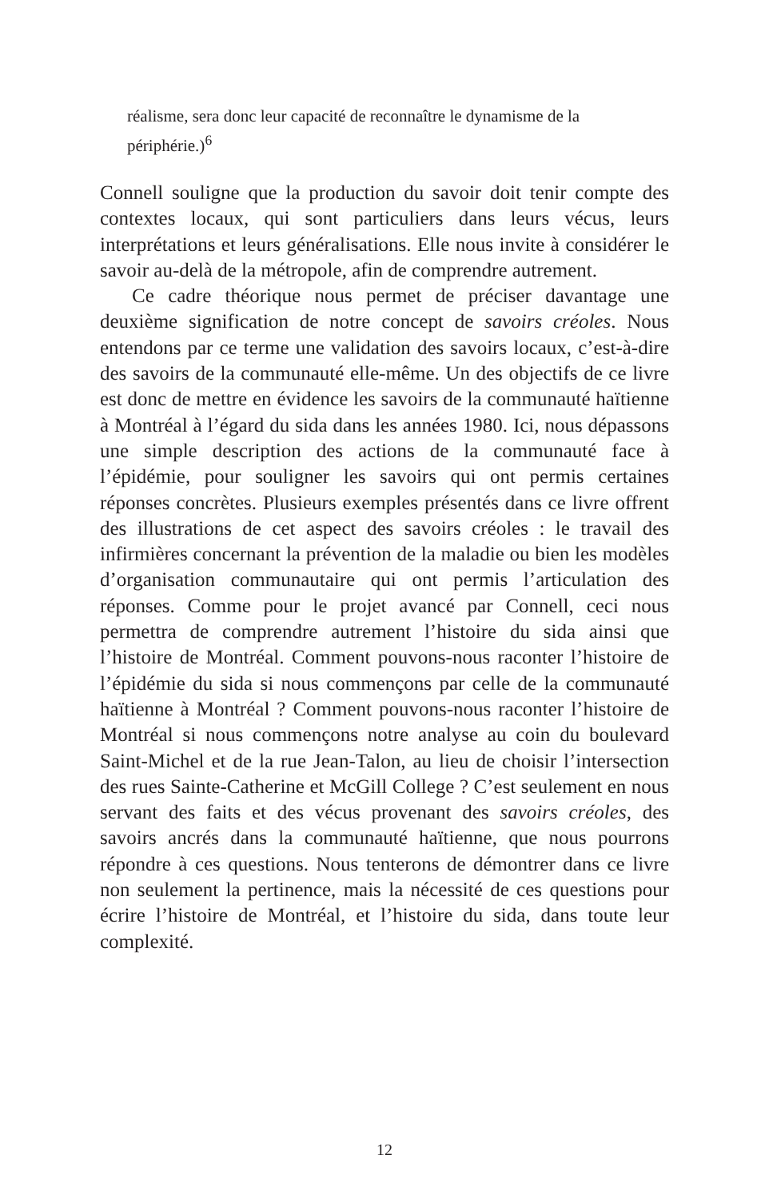réalisme, sera donc leur capacité de reconnaître le dynamisme de la périphérie.)<sup>6</sup>
Connell souligne que la production du savoir doit tenir compte des contextes locaux, qui sont particuliers dans leurs vécus, leurs interprétations et leurs généralisations. Elle nous invite à considérer le savoir au-delà de la métropole, afin de comprendre autrement.
Ce cadre théorique nous permet de préciser davantage une deuxième signification de notre concept de savoirs créoles. Nous entendons par ce terme une validation des savoirs locaux, c’est-à-dire des savoirs de la communauté elle-même. Un des objectifs de ce livre est donc de mettre en évidence les savoirs de la communauté haïtienne à Montréal à l’égard du sida dans les années 1980. Ici, nous dépassons une simple description des actions de la communauté face à l’épidémie, pour souligner les savoirs qui ont permis certaines réponses concrètes. Plusieurs exemples présentés dans ce livre offrent des illustrations de cet aspect des savoirs créoles : le travail des infirmières concernant la prévention de la maladie ou bien les modèles d’organisation communautaire qui ont permis l’articulation des réponses. Comme pour le projet avancé par Connell, ceci nous permettra de comprendre autrement l’histoire du sida ainsi que l’histoire de Montréal. Comment pouvons-nous raconter l’histoire de l’épidémie du sida si nous commençons par celle de la communauté haïtienne à Montréal ? Comment pouvons-nous raconter l’histoire de Montréal si nous commençons notre analyse au coin du boulevard Saint-Michel et de la rue Jean-Talon, au lieu de choisir l’intersection des rues Sainte-Catherine et McGill College ? C’est seulement en nous servant des faits et des vécus provenant des savoirs créoles, des savoirs ancrés dans la communauté haïtienne, que nous pourrons répondre à ces questions. Nous tenterons de démontrer dans ce livre non seulement la pertinence, mais la nécessité de ces questions pour écrire l’histoire de Montréal, et l’histoire du sida, dans toute leur complexité.
12